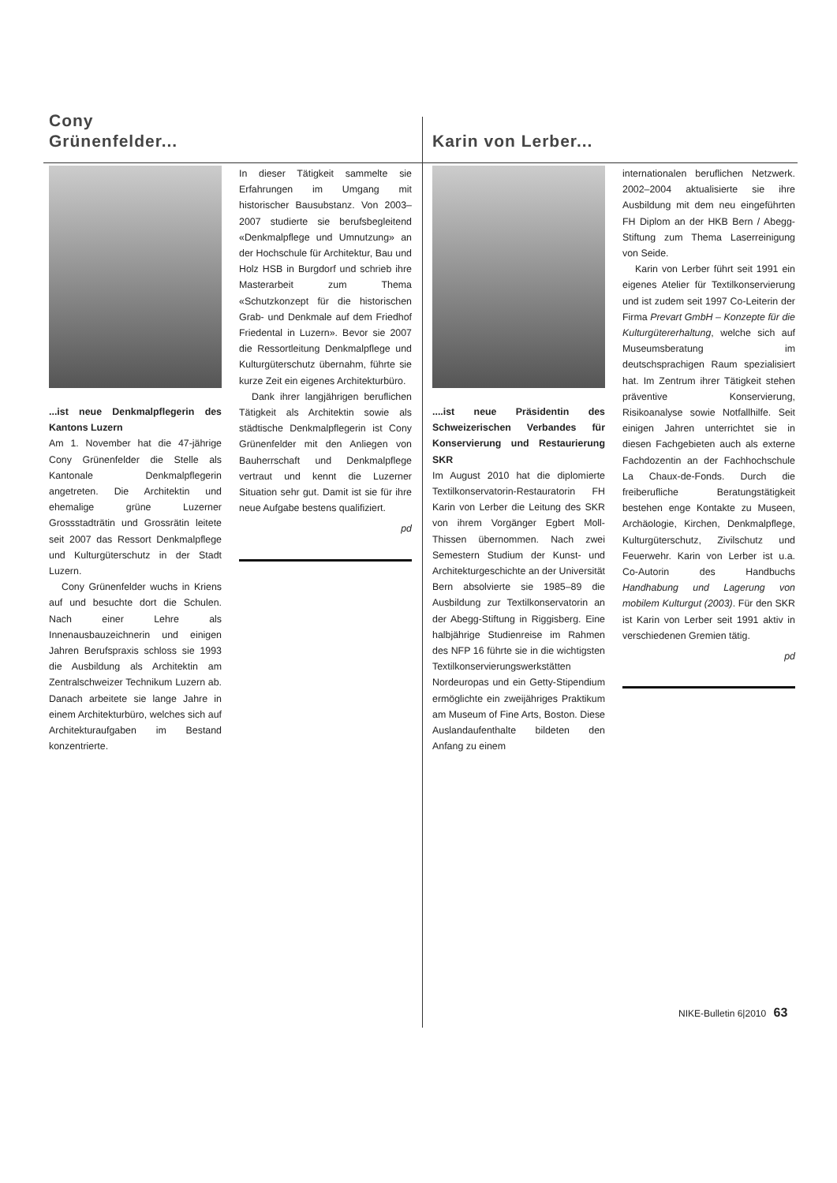Cony
Grünenfelder...
...ist neue Denkmalpflegerin des Kantons Luzern
Am 1. November hat die 47-jährige Cony Grünenfelder die Stelle als Kantonale Denkmalpflegerin angetreten. Die Architektin und ehemalige grüne Luzerner Grossstadträtin und Grossrätin leitete seit 2007 das Ressort Denkmalpflege und Kulturgüterschutz in der Stadt Luzern.
Cony Grünenfelder wuchs in Kriens auf und besuchte dort die Schulen. Nach einer Lehre als Innenausbauzeichnerin und einigen Jahren Berufspraxis schloss sie 1993 die Ausbildung als Architektin am Zentralschweizer Technikum Luzern ab. Danach arbeitete sie lange Jahre in einem Architekturbüro, welches sich auf Architekturaufgaben im Bestand konzentrierte.
In dieser Tätigkeit sammelte sie Erfahrungen im Umgang mit historischer Bausubstanz. Von 2003–2007 studierte sie berufsbegleitend «Denkmalpflege und Umnutzung» an der Hochschule für Architektur, Bau und Holz HSB in Burgdorf und schrieb ihre Masterarbeit zum Thema «Schutzkonzept für die historischen Grab- und Denkmale auf dem Friedhof Friedental in Luzern». Bevor sie 2007 die Ressortleitung Denkmalpflege und Kulturgüterschutz übernahm, führte sie kurze Zeit ein eigenes Architekturbüro.
Dank ihrer langjährigen beruflichen Tätigkeit als Architektin sowie als städtische Denkmalpflegerin ist Cony Grünenfelder mit den Anliegen von Bauherrschaft und Denkmalpflege vertraut und kennt die Luzerner Situation sehr gut. Damit ist sie für ihre neue Aufgabe bestens qualifiziert.
pd
Karin von Lerber...
....ist neue Präsidentin des Schweizerischen Verbandes für Konservierung und Restaurierung SKR
Im August 2010 hat die diplomierte Textilkonservatorin-Restauratorin FH Karin von Lerber die Leitung des SKR von ihrem Vorgänger Egbert Moll-Thissen übernommen. Nach zwei Semestern Studium der Kunst- und Architekturgeschichte an der Universität Bern absolvierte sie 1985–89 die Ausbildung zur Textilkonservatorin an der Abegg-Stiftung in Riggisberg. Eine halbjährige Studienreise im Rahmen des NFP 16 führte sie in die wichtigsten Textilkonservierungswerkstätten Nordeuropas und ein Getty-Stipendium ermöglichte ein zweijähriges Praktikum am Museum of Fine Arts, Boston. Diese Auslandaufenthalte bildeten den Anfang zu einem
internationalen beruflichen Netzwerk. 2002–2004 aktualisierte sie ihre Ausbildung mit dem neu eingeführten FH Diplom an der HKB Bern / Abegg-Stiftung zum Thema Laserreinigung von Seide.
Karin von Lerber führt seit 1991 ein eigenes Atelier für Textilkonservierung und ist zudem seit 1997 Co-Leiterin der Firma Prevart GmbH – Konzepte für die Kulturgütererhaltung, welche sich auf Museumsberatung im deutschsprachigen Raum spezialisiert hat. Im Zentrum ihrer Tätigkeit stehen präventive Konservierung, Risikoanalyse sowie Notfallhilfe. Seit einigen Jahren unterrichtet sie in diesen Fachgebieten auch als externe Fachdozentin an der Fachhochschule La Chaux-de-Fonds. Durch die freiberufliche Beratungstätigkeit bestehen enge Kontakte zu Museen, Archäologie, Kirchen, Denkmalpflege, Kulturgüterschutz, Zivilschutz und Feuerwehr. Karin von Lerber ist u.a. Co-Autorin des Handbuchs Handhabung und Lagerung von mobilem Kulturgut (2003). Für den SKR ist Karin von Lerber seit 1991 aktiv in verschiedenen Gremien tätig.
pd
NIKE-Bulletin 6|2010 63